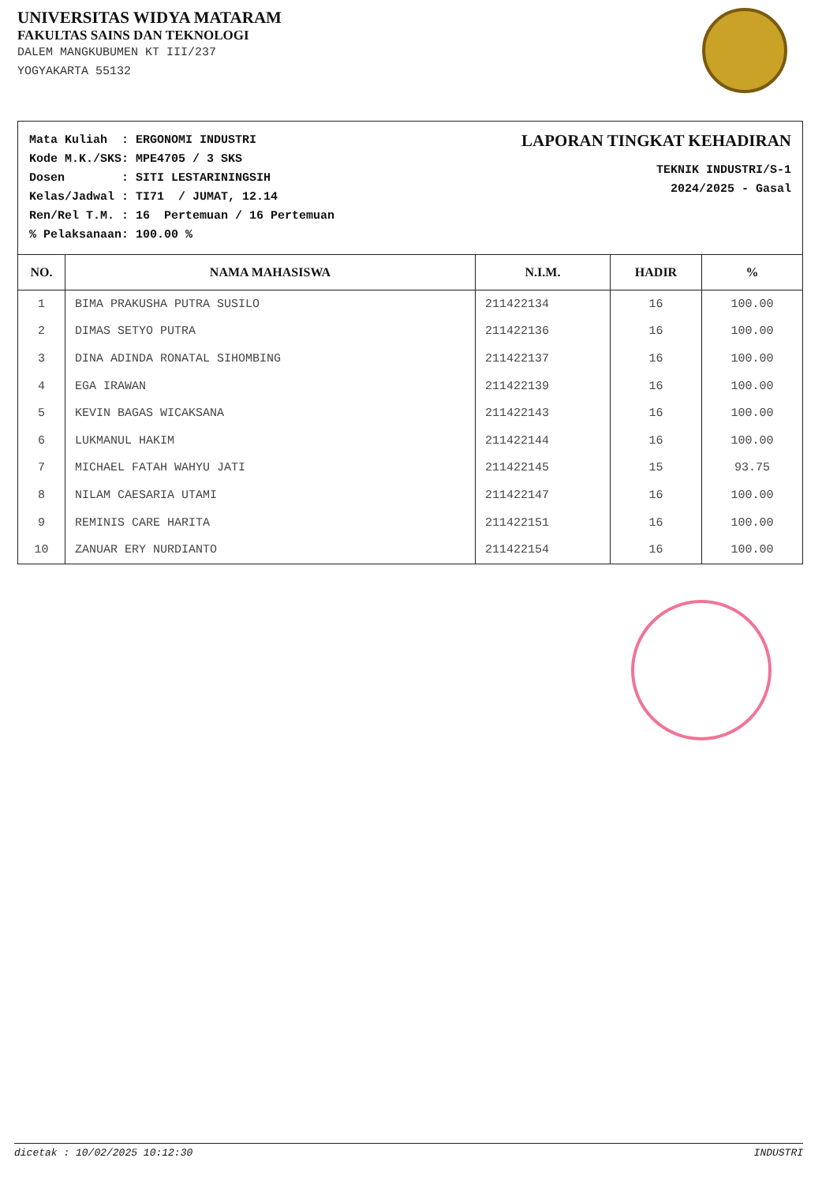UNIVERSITAS WIDYA MATARAM
FAKULTAS SAINS DAN TEKNOLOGI
DALEM MANGKUBUMEN KT III/237
YOGYAKARTA 55132
Mata Kuliah  : ERGONOMI INDUSTRI
Kode M.K./SKS: MPE4705 / 3 SKS
Dosen        : SITI LESTARININGSIH
Kelas/Jadwal : TI71  / JUMAT, 12.14
Ren/Rel T.M. : 16  Pertemuan / 16 Pertemuan
% Pelaksanaan: 100.00 %
LAPORAN TINGKAT KEHADIRAN
TEKNIK INDUSTRI/S-1
2024/2025 - Gasal
| NO. | NAMA MAHASISWA | N.I.M. | HADIR | % |
| --- | --- | --- | --- | --- |
| 1 | BIMA PRAKUSHA PUTRA SUSILO | 211422134 | 16 | 100.00 |
| 2 | DIMAS SETYO PUTRA | 211422136 | 16 | 100.00 |
| 3 | DINA ADINDA RONATAL SIHOMBING | 211422137 | 16 | 100.00 |
| 4 | EGA IRAWAN | 211422139 | 16 | 100.00 |
| 5 | KEVIN BAGAS WICAKSANA | 211422143 | 16 | 100.00 |
| 6 | LUKMANUL HAKIM | 211422144 | 16 | 100.00 |
| 7 | MICHAEL FATAH WAHYU JATI | 211422145 | 15 | 93.75 |
| 8 | NILAM CAESARIA UTAMI | 211422147 | 16 | 100.00 |
| 9 | REMINIS CARE HARITA | 211422151 | 16 | 100.00 |
| 10 | ZANUAR ERY NURDIANTO | 211422154 | 16 | 100.00 |
dicetak : 10/02/2025 10:12:30 INDUSTRI